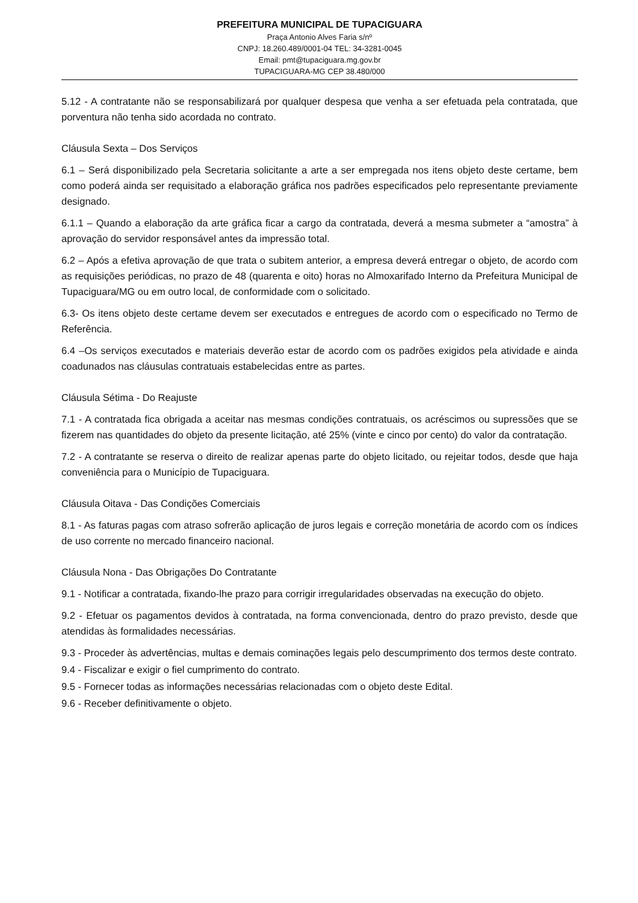PREFEITURA MUNICIPAL DE TUPACIGUARA
Praça Antonio Alves Faria s/nº
CNPJ: 18.260.489/0001-04 TEL: 34-3281-0045
Email: pmt@tupaciguara.mg.gov.br
TUPACIGUARA-MG CEP 38.480/000
5.12 - A contratante não se responsabilizará por qualquer despesa que venha a ser efetuada pela contratada, que porventura não tenha sido acordada no contrato.
Cláusula Sexta – Dos Serviços
6.1 – Será disponibilizado pela Secretaria solicitante a arte a ser empregada nos itens objeto deste certame, bem como poderá ainda ser requisitado a elaboração gráfica nos padrões especificados pelo representante previamente designado.
6.1.1 – Quando a elaboração da arte gráfica ficar a cargo da contratada, deverá a mesma submeter a “amostra” à aprovação do servidor responsável antes da impressão total.
6.2 – Após a efetiva aprovação de que trata o subitem anterior, a empresa deverá entregar o objeto, de acordo com as requisições periódicas, no prazo de 48 (quarenta e oito) horas no Almoxarifado Interno da Prefeitura Municipal de Tupaciguara/MG ou em outro local, de conformidade com o solicitado.
6.3- Os itens objeto deste certame devem ser executados e entregues de acordo com o especificado no Termo de Referência.
6.4 –Os serviços executados e materiais deverão estar de acordo com os padrões exigidos pela atividade e ainda coadunados nas cláusulas contratuais estabelecidas entre as partes.
Cláusula Sétima - Do Reajuste
7.1 - A contratada fica obrigada a aceitar nas mesmas condições contratuais, os acréscimos ou supressões que se fizerem nas quantidades do objeto da presente licitação, até 25% (vinte e cinco por cento) do valor da contratação.
7.2 - A contratante se reserva o direito de realizar apenas parte do objeto licitado, ou rejeitar todos, desde que haja conveniência para o Município de Tupaciguara.
Cláusula Oitava - Das Condições Comerciais
8.1 - As faturas pagas com atraso sofrerão aplicação de juros legais e correção monetária de acordo com os índices de uso corrente no mercado financeiro nacional.
Cláusula Nona - Das Obrigações Do Contratante
9.1 - Notificar a contratada, fixando-lhe prazo para corrigir irregularidades observadas na execução do objeto.
9.2 - Efetuar os pagamentos devidos à contratada, na forma convencionada, dentro do prazo previsto, desde que atendidas às formalidades necessárias.
9.3 - Proceder às advertências, multas e demais cominações legais pelo descumprimento dos termos deste contrato.
9.4 - Fiscalizar e exigir o fiel cumprimento do contrato.
9.5 - Fornecer todas as informações necessárias relacionadas com o objeto deste Edital.
9.6 - Receber definitivamente o objeto.